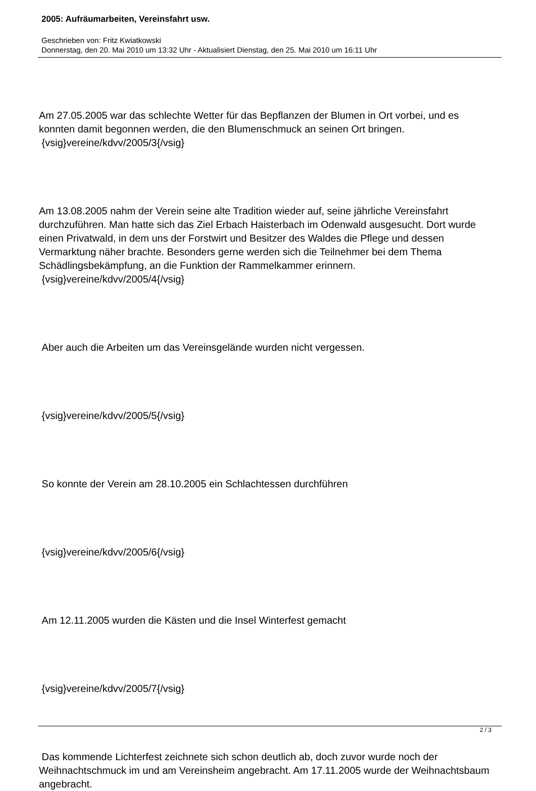2005: Aufräumarbeiten, Vereinsfahrt usw.
Geschrieben von: Fritz Kwiatkowski
Donnerstag, den 20. Mai 2010 um 13:32 Uhr - Aktualisiert Dienstag, den 25. Mai 2010 um 16:11 Uhr
Am 27.05.2005 war das schlechte Wetter für das Bepflanzen der Blumen in Ort vorbei, und es konnten damit begonnen werden, die den Blumenschmuck an seinen Ort bringen.
{vsig}vereine/kdvv/2005/3{/vsig}
Am 13.08.2005 nahm der Verein seine alte Tradition wieder auf, seine jährliche Vereinsfahrt durchzuführen. Man hatte sich das Ziel Erbach Haisterbach im Odenwald ausgesucht. Dort wurde einen Privatwald, in dem uns der Forstwirt und Besitzer des Waldes die Pflege und dessen Vermarktung näher brachte. Besonders gerne werden sich die Teilnehmer bei dem Thema Schädlingsbekämpfung, an die Funktion der Rammelkammer erinnern.
{vsig}vereine/kdvv/2005/4{/vsig}
Aber auch die Arbeiten um das Vereinsgelände wurden nicht vergessen.
{vsig}vereine/kdvv/2005/5{/vsig}
So konnte der Verein am 28.10.2005 ein Schlachtessen durchführen
{vsig}vereine/kdvv/2005/6{/vsig}
Am 12.11.2005 wurden die Kästen und die Insel Winterfest gemacht
{vsig}vereine/kdvv/2005/7{/vsig}
Das kommende Lichterfest zeichnete sich schon deutlich ab, doch zuvor wurde noch der Weihnachtschmuck im und am Vereinsheim angebracht. Am 17.11.2005 wurde der Weihnachtsbaum angebracht.
2 / 3